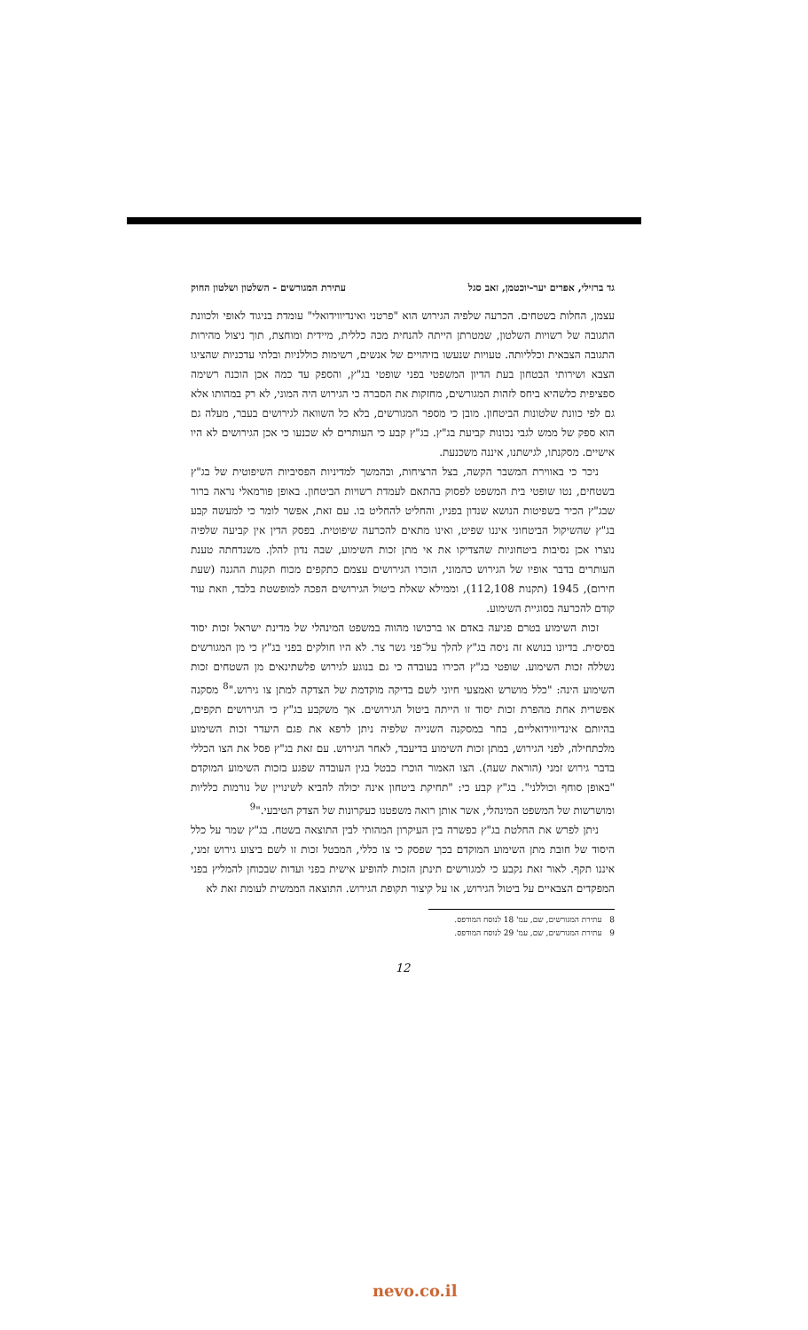גד ברזילי, אפרים יער-יוכטמן, זאב סגל עתירת המגורשים - השלטון ושלטון החוק
עצמן, החלות בשטחים. הכרעה שלפיה הגירוש הוא "פרטני ואינדיווידואלי" עומדת בניגוד לאופי ולכוונת התגובה של רשויות השלטון, שמטרתן הייתה להנחית מכה כללית, מיידית ומוחצת, תוך ניצול מהירות התגובה הצבאית וכלליותה. טעויות שנעשו בזיהויים של אנשים, רשימות כוללניות ובלתי עדכניות שהציגו הצבא ושירותי הבטחון בעת הדיון המשפטי בפני שופטי בג"ץ, והספק עד כמה אכן הוכנה רשימה ספציפית כלשהיא ביחס לזהות המגורשים, מחזקות את הסברה כי הגירוש היה המוני, לא רק במהותו אלא גם לפי כוונת שלטונות הביטחון. מובן כי מספר המגורשים, בלא כל השוואה לגירושים בעבר, מעלה גם הוא ספק של ממש לגבי נכונות קביעת בג"ץ. בג"ץ קבע כי העותרים לא שכנעו כי אכן הגירושים לא היו אישיים. מסקנתו, לגישתנו, איננה משכנעת.
ניכר כי באווירת המשבר הקשה, בצל הרציחות, ובהמשך למדיניות הפסיביות השיפוטית של בג"ץ בשטחים, נטו שופטי בית המשפט לפסוק בהתאם לעמדת רשויות הביטחון. באופן פורמאלי נראה ברור שבג"ץ הכיר בשפיטות הנושא שנדון בפניו, והחליט להחליט בו. עם זאת, אפשר לומר כי למעשה קבע בג"ץ שהשיקול הביטחוני איננו שפיט, ואינו מתאים להכרעה שיפוטית. בפסק הדין אין קביעה שלפיה נוצרו אכן נסיבות ביטחוניות שהצדיקו את אי מתן זכות השימוע, שבה נדון להלן. משנדחתה טענת העותרים בדבר אופיו של הגירוש כהמוני, הוכרו הגירושים עצמם כתקפים מכוח תקנות ההגנה (שעת חירום), 1945 (תקנות 112,108), וממילא שאלת ביטול הגירושים הפכה למופשטת בלבד, וזאת עוד קודם להכרעה בסוגיית השימוע.
זכות השימוע בטרם פגיעה באדם או ברכושו מהווה במשפט המינהלי של מדינת ישראל זכות יסוד בסיסית. בדיונו בנושא זה ניסה בג"ץ להלך על־פני גשר צר. לא היו חולקים בפני בג"ץ כי מן המגורשים נשללה זכות השימוע. שופטי בג"ץ הכירו בעובדה כי גם בנוגע לגירוש פלשתינאים מן השטחים זכות השימוע הינה: "כלל מושרש ואמצעי חיוני לשם בדיקה מוקדמת של הצדקה למתן צו גירוש."<sup>8</sup> מסקנה אפשרית אחת מהפרת זכות יסוד זו הייתה ביטול הגירושים. אך משקבע בג"ץ כי הגירושים תקפים, בהיותם אינדיווידואליים, בחר במסקנה השנייה שלפיה ניתן לרפא את פגם היעדר זכות השימוע מלכתחילה, לפני הגירוש, במתן זכות השימוע בדיעבד, לאחר הגירוש. עם זאת בג"ץ פסל את הצו הכללי בדבר גירוש זמני (הוראת שעה). הצו האמור הוכרז כבטל בגין העובדה שפגע בזכות השימוע המוקדם "באופן סוחף וכוללני". בג"ץ קבע כי: "תחיקת ביטחון אינה יכולה להביא לשינויין של נורמות כלליות ומושרשות של המשפט המינהלי, אשר אותן רואה משפטנו כעקרונות של הצדק הטיבעי."<sup>9</sup>
ניתן לפרש את החלטת בג"ץ כפשרה בין העיקרון המהותי לבין התוצאה בשטח. בג"ץ שמר על כלל היסוד של חובת מתן השימוע המוקדם בכך שפסק כי צו כללי, המבטל זכות זו לשם ביצוע גירוש זמני, איננו תקף. לאור זאת נקבע כי למגורשים תינתן הזכות להופיע אישית בפני ועדות שבכוחן להמליץ בפני המפקדים הצבאיים על ביטול הגירוש, או על קיצור תקופת הגירוש. התוצאה הממשית לעומת זאת לא
8 עתירת המגורשים, שם, עמ' 18 לנוסח המודפס.
9 עתירת המגורשים, שם, עמ' 29 לנוסח המודפס.
12
nevo.co.il